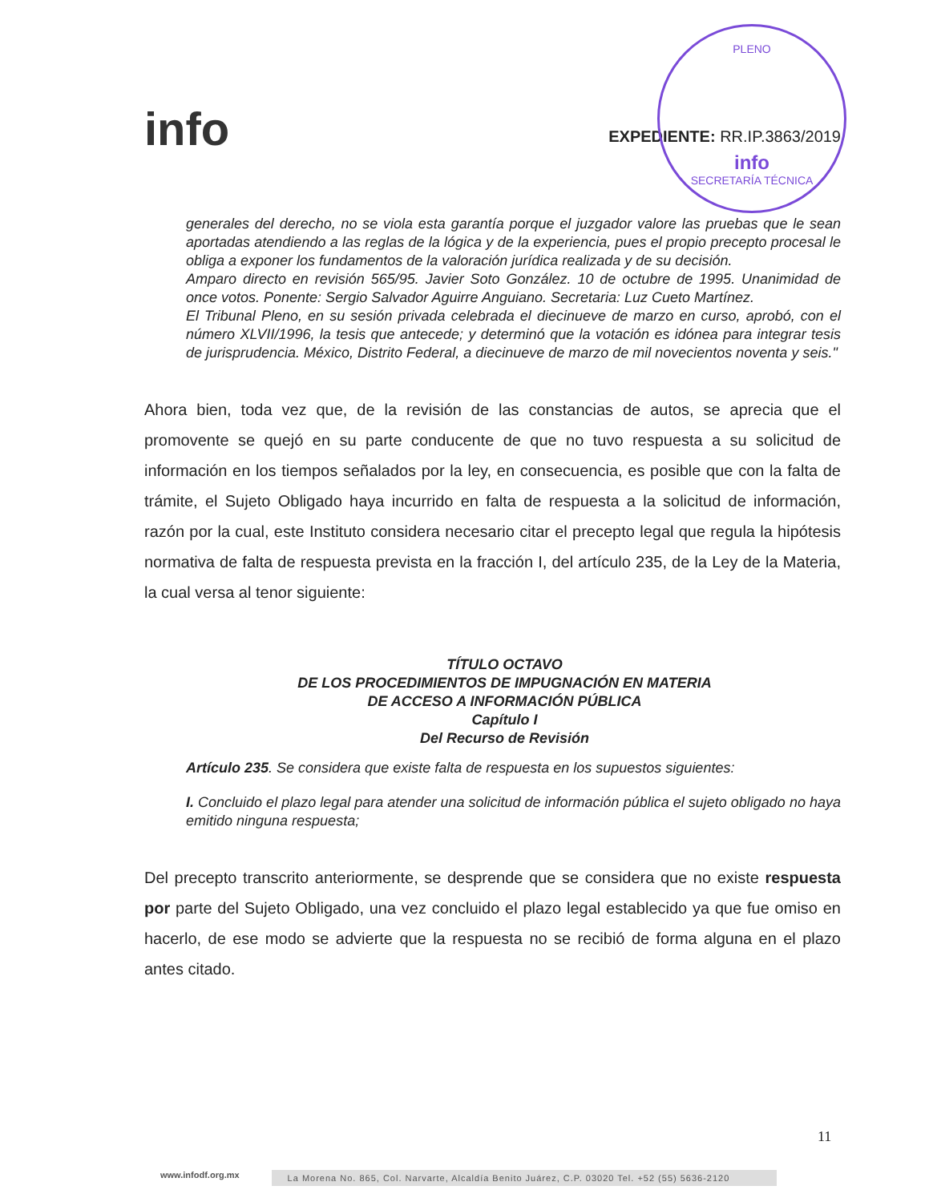PLENO
info
SECRETARÍA TÉCNICA
info
EXPEDIENTE: RR.IP.3863/2019
generales del derecho, no se viola esta garantía porque el juzgador valore las pruebas que le sean aportadas atendiendo a las reglas de la lógica y de la experiencia, pues el propio precepto procesal le obliga a exponer los fundamentos de la valoración jurídica realizada y de su decisión.
Amparo directo en revisión 565/95. Javier Soto González. 10 de octubre de 1995. Unanimidad de once votos. Ponente: Sergio Salvador Aguirre Anguiano. Secretaria: Luz Cueto Martínez.
El Tribunal Pleno, en su sesión privada celebrada el diecinueve de marzo en curso, aprobó, con el número XLVII/1996, la tesis que antecede; y determinó que la votación es idónea para integrar tesis de jurisprudencia. México, Distrito Federal, a diecinueve de marzo de mil novecientos noventa y seis."
Ahora bien, toda vez que, de la revisión de las constancias de autos, se aprecia que el promovente se quejó en su parte conducente de que no tuvo respuesta a su solicitud de información en los tiempos señalados por la ley, en consecuencia, es posible que con la falta de trámite, el Sujeto Obligado haya incurrido en falta de respuesta a la solicitud de información, razón por la cual, este Instituto considera necesario citar el precepto legal que regula la hipótesis normativa de falta de respuesta prevista en la fracción I, del artículo 235, de la Ley de la Materia, la cual versa al tenor siguiente:
TÍTULO OCTAVO
DE LOS PROCEDIMIENTOS DE IMPUGNACIÓN EN MATERIA
DE ACCESO A INFORMACIÓN PÚBLICA
Capítulo I
Del Recurso de Revisión
Artículo 235. Se considera que existe falta de respuesta en los supuestos siguientes:
I. Concluido el plazo legal para atender una solicitud de información pública el sujeto obligado no haya emitido ninguna respuesta;
Del precepto transcrito anteriormente, se desprende que se considera que no existe respuesta por parte del Sujeto Obligado, una vez concluido el plazo legal establecido ya que fue omiso en hacerlo, de ese modo se advierte que la respuesta no se recibió de forma alguna en el plazo antes citado.
11
www.infodf.org.mx La Morena No. 865, Col. Narvarte, Alcaldía Benito Juárez, C.P. 03020 Tel. +52 (55) 5636-2120